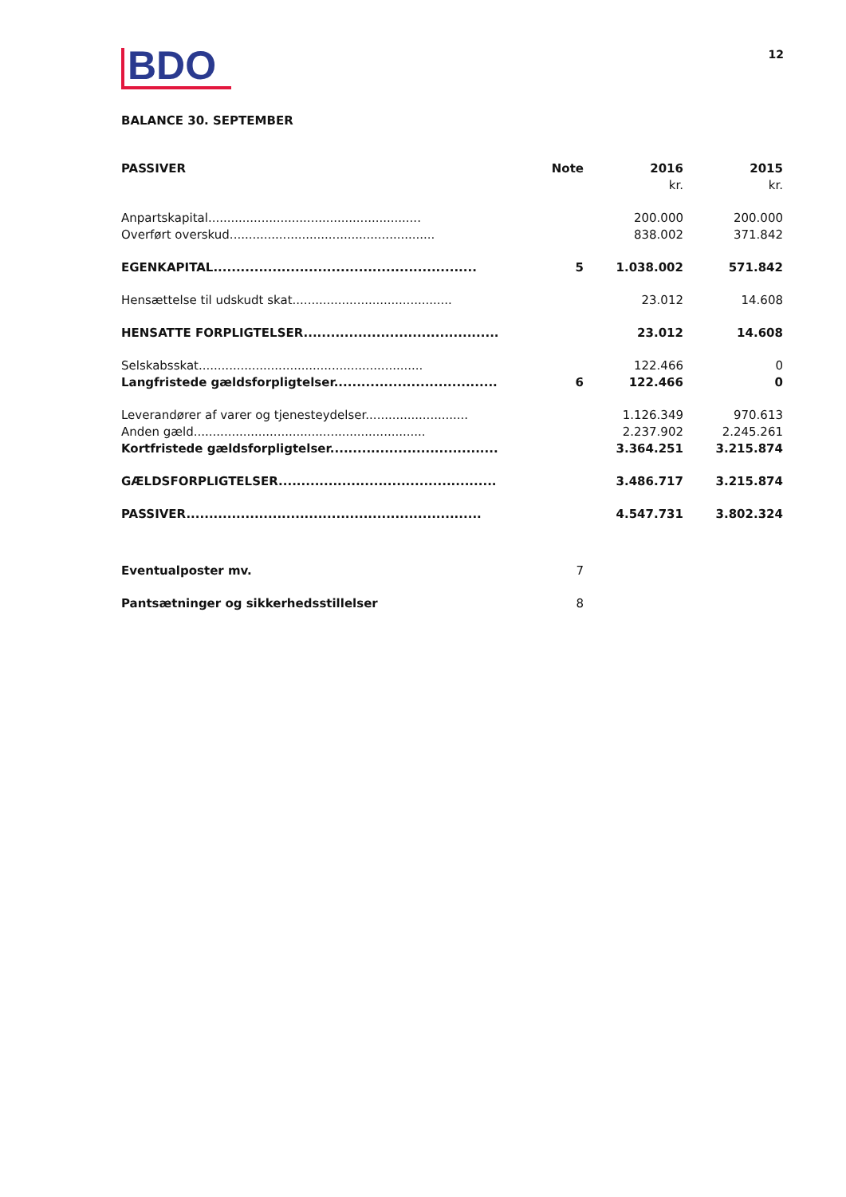BDO
12
BALANCE 30. SEPTEMBER
| PASSIVER | Note | 2016 | 2015 |
| --- | --- | --- | --- |
| | | kr. | kr. |
| Anpartskapital........................................................ | | 200.000 | 200.000 |
| Overført overskud...................................................... | | 838.002 | 371.842 |
| EGENKAPITAL.......................................................... | 5 | 1.038.002 | 571.842 |
| Hensættelse til udskudt skat.......................................... | | 23.012 | 14.608 |
| HENSATTE FORPLIGTELSER........................................... | | 23.012 | 14.608 |
| Selskabsskat........................................................... | | 122.466 | 0 |
| Langfristede gældsforpligtelser.................................... | 6 | 122.466 | 0 |
| Leverandører af varer og tjenesteydelser........................... | | 1.126.349 | 970.613 |
| Anden gæld............................................................. | | 2.237.902 | 2.245.261 |
| Kortfristede gældsforpligtelser..................................... | | 3.364.251 | 3.215.874 |
| GÆLDSFORPLIGTELSER................................................ | | 3.486.717 | 3.215.874 |
| PASSIVER................................................................. | | 4.547.731 | 3.802.324 |
| Eventualposter mv. | 7 | | |
| Pantsætninger og sikkerhedsstillelser | 8 | | |